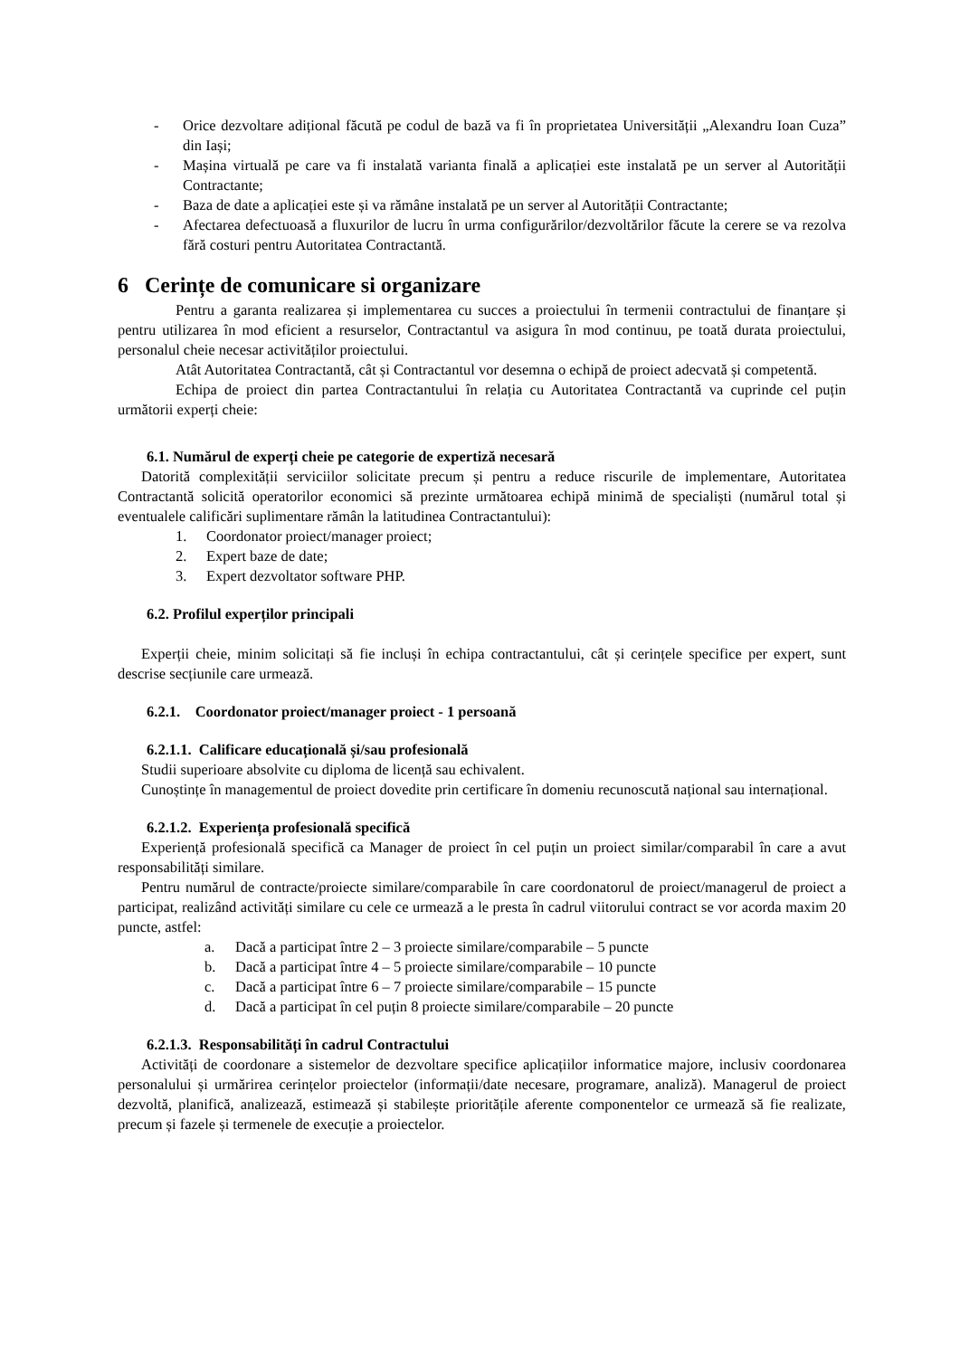- Orice dezvoltare adițional făcută pe codul de bază va fi în proprietatea Universității „Alexandru Ioan Cuza” din Iași;
- Mașina virtuală pe care va fi instalată varianta finală a aplicației este instalată pe un server al Autorității Contractante;
- Baza de date a aplicației este și va rămâne instalată pe un server al Autorității Contractante;
- Afectarea defectuoasă a fluxurilor de lucru în urma configurărilor/dezvoltărilor făcute la cerere se va rezolva fără costuri pentru Autoritatea Contractantă.
6 Cerințe de comunicare si organizare
Pentru a garanta realizarea și implementarea cu succes a proiectului în termenii contractului de finanțare și pentru utilizarea în mod eficient a resurselor, Contractantul va asigura în mod continuu, pe toată durata proiectului, personalul cheie necesar activităților proiectului.
Atât Autoritatea Contractantă, cât și Contractantul vor desemna o echipă de proiect adecvată și competentă.
Echipa de proiect din partea Contractantului în relația cu Autoritatea Contractantă va cuprinde cel puțin următorii experți cheie:
6.1. Numărul de experți cheie pe categorie de expertiză necesară
Datorită complexității serviciilor solicitate precum și pentru a reduce riscurile de implementare, Autoritatea Contractantă solicită operatorilor economici să prezinte următoarea echipă minimă de specialiști (numărul total și eventualele calificări suplimentare rămân la latitudinea Contractantului):
1. Coordonator proiect/manager proiect;
2. Expert baze de date;
3. Expert dezvoltator software PHP.
6.2. Profilul experților principali
Experții cheie, minim solicitați să fie incluși în echipa contractantului, cât și cerințele specifice per expert, sunt descrise secțiunile care urmează.
6.2.1. Coordonator proiect/manager proiect - 1 persoană
6.2.1.1. Calificare educațională și/sau profesională
Studii superioare absolvite cu diploma de licență sau echivalent.
Cunoștințe în managementul de proiect dovedite prin certificare în domeniu recunoscută național sau internațional.
6.2.1.2. Experiența profesională specifică
Experiență profesională specifică ca Manager de proiect în cel puțin un proiect similar/comparabil în care a avut responsabilități similare.
Pentru numărul de contracte/proiecte similare/comparabile în care coordonatorul de proiect/managerul de proiect a participat, realizând activități similare cu cele ce urmează a le presta în cadrul viitorului contract se vor acorda maxim 20 puncte, astfel:
a. Dacă a participat între 2 – 3 proiecte similare/comparabile – 5 puncte
b. Dacă a participat între 4 – 5 proiecte similare/comparabile – 10 puncte
c. Dacă a participat între 6 – 7 proiecte similare/comparabile – 15 puncte
d. Dacă a participat în cel puțin 8 proiecte similare/comparabile – 20 puncte
6.2.1.3. Responsabilități în cadrul Contractului
Activități de coordonare a sistemelor de dezvoltare specifice aplicațiilor informatice majore, inclusiv coordonarea personalului și urmărirea cerințelor proiectelor (informații/date necesare, programare, analiză). Managerul de proiect dezvoltă, planifică, analizează, estimează și stabilește prioritățile aferente componentelor ce urmează să fie realizate, precum și fazele și termenele de execuție a proiectelor.